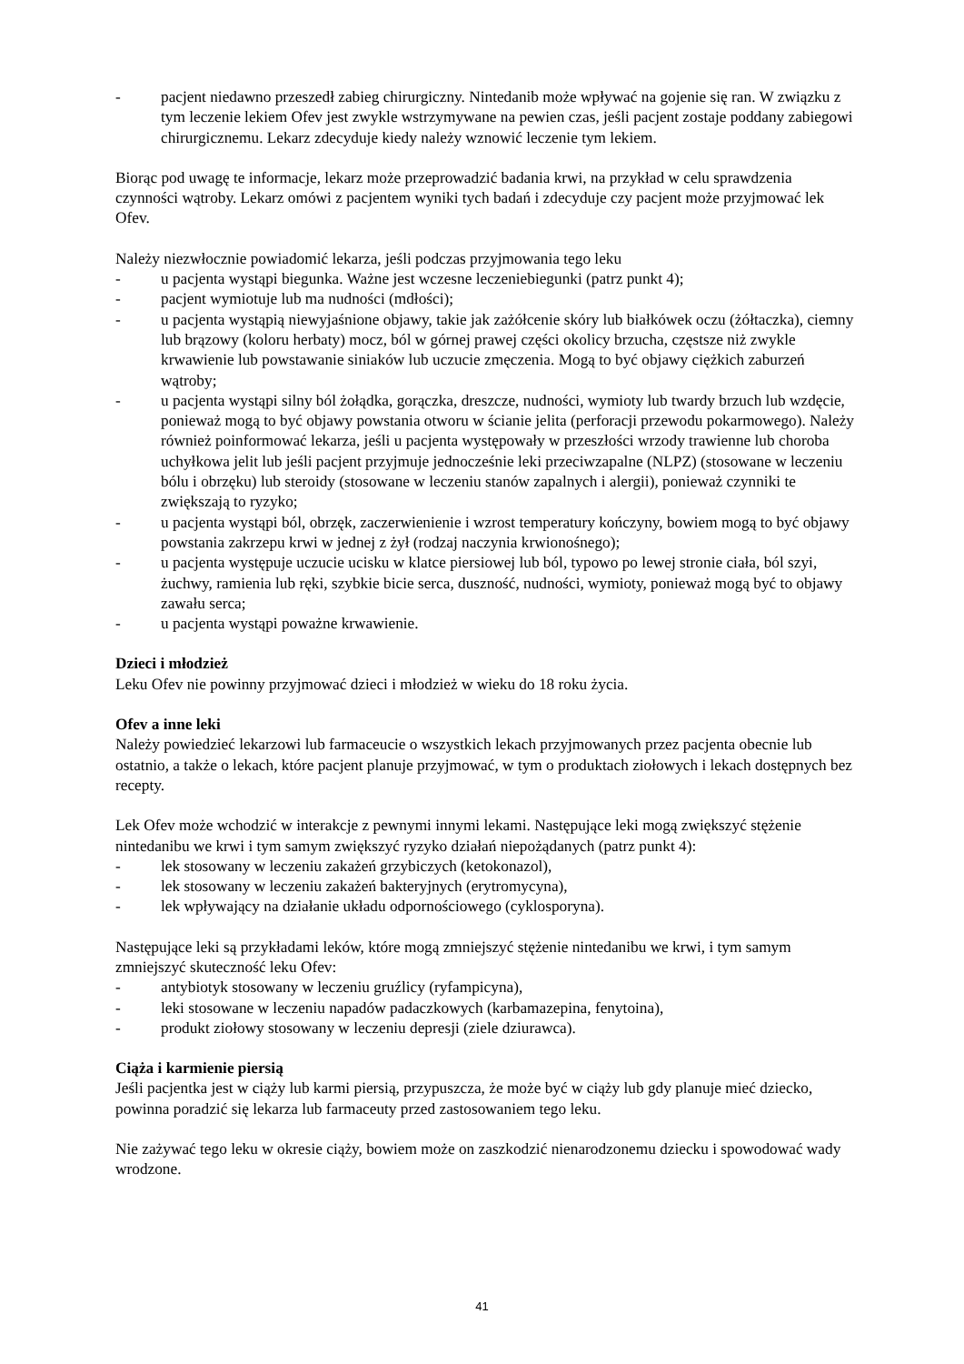- pacjent niedawno przeszedł zabieg chirurgiczny. Nintedanib może wpływać na gojenie się ran. W związku z tym leczenie lekiem Ofev jest zwykle wstrzymywane na pewien czas, jeśli pacjent zostaje poddany zabiegowi chirurgicznemu. Lekarz zdecyduje kiedy należy wznowić leczenie tym lekiem.
Biorąc pod uwagę te informacje, lekarz może przeprowadzić badania krwi, na przykład w celu sprawdzenia czynności wątroby. Lekarz omówi z pacjentem wyniki tych badań i zdecyduje czy pacjent może przyjmować lek Ofev.
Należy niezwłocznie powiadomić lekarza, jeśli podczas przyjmowania tego leku
- u pacjenta wystąpi biegunka. Ważne jest wczesne leczeniebiegunki (patrz punkt 4);
- pacjent wymiotuje lub ma nudności (mdłości);
- u pacjenta wystąpią niewyjaśnione objawy, takie jak zażółcenie skóry lub białkówek oczu (żółtaczka), ciemny lub brązowy (koloru herbaty) mocz, ból w górnej prawej części okolicy brzucha, częstsze niż zwykle krwawienie lub powstawanie siniaków lub uczucie zmęczenia. Mogą to być objawy ciężkich zaburzeń wątroby;
- u pacjenta wystąpi silny ból żołądka, gorączka, dreszcze, nudności, wymioty lub twardy brzuch lub wzdęcie, ponieważ mogą to być objawy powstania otworu w ścianie jelita (perforacji przewodu pokarmowego). Należy również poinformować lekarza, jeśli u pacjenta występowały w przeszłości wrzody trawienne lub choroba uchyłkowa jelit lub jeśli pacjent przyjmuje jednocześnie leki przeciwzapalne (NLPZ) (stosowane w leczeniu bólu i obrzęku) lub steroidy (stosowane w leczeniu stanów zapalnych i alergii), ponieważ czynniki te zwiększają to ryzyko;
- u pacjenta wystąpi ból, obrzęk, zaczerwienienie i wzrost temperatury kończyny, bowiem mogą to być objawy powstania zakrzepu krwi w jednej z żył (rodzaj naczynia krwionośnego);
- u pacjenta występuje uczucie ucisku w klatce piersiowej lub ból, typowo po lewej stronie ciała, ból szyi, żuchwy, ramienia lub ręki, szybkie bicie serca, duszność, nudności, wymioty, ponieważ mogą być to objawy zawału serca;
- u pacjenta wystąpi poważne krwawienie.
Dzieci i młodzież
Leku Ofev nie powinny przyjmować dzieci i młodzież w wieku do 18 roku życia.
Ofev a inne leki
Należy powiedzieć lekarzowi lub farmaceucie o wszystkich lekach przyjmowanych przez pacjenta obecnie lub ostatnio, a także o lekach, które pacjent planuje przyjmować, w tym o produktach ziołowych i lekach dostępnych bez recepty.
Lek Ofev może wchodzić w interakcje z pewnymi innymi lekami. Następujące leki mogą zwiększyć stężenie nintedanibu we krwi i tym samym zwiększyć ryzyko działań niepożądanych (patrz punkt 4):
- lek stosowany w leczeniu zakażeń grzybiczych (ketokonazol),
- lek stosowany w leczeniu zakażeń bakteryjnych (erytromycyna),
- lek wpływający na działanie układu odpornościowego (cyklosporyna).
Następujące leki są przykładami leków, które mogą zmniejszyć stężenie nintedanibu we krwi, i tym samym zmniejszyć skuteczność leku Ofev:
- antybiotyk stosowany w leczeniu gruźlicy (ryfampicyna),
- leki stosowane w leczeniu napadów padaczkowych (karbamazepina, fenytoina),
- produkt ziołowy stosowany w leczeniu depresji (ziele dziurawca).
Ciąża i karmienie piersią
Jeśli pacjentka jest w ciąży lub karmi piersią, przypuszcza, że może być w ciąży lub gdy planuje mieć dziecko, powinna poradzić się lekarza lub farmaceuty przed zastosowaniem tego leku.
Nie zażywać tego leku w okresie ciąży, bowiem może on zaszkodzić nienarodzonemu dziecku i spowodować wady wrodzone.
41